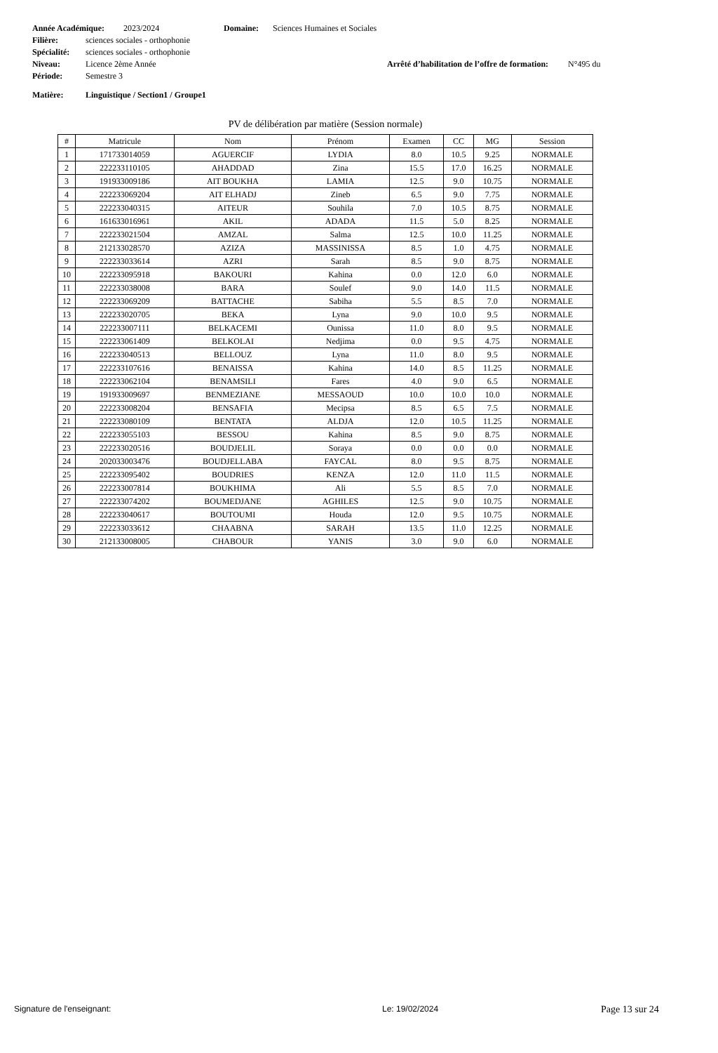Année Académique: 2023/2024 Domaine: Sciences Humaines et Sociales
Filière: sciences sociales - orthophonie
Spécialité: sciences sociales - orthophonie
Niveau: Licence 2ème Année Arrêté d’habilitation de l’offre de formation: N°495 du
Période: Semestre 3
Matière: Linguistique / Section1 / Groupe1
PV de délibération par matière (Session normale)
| # | Matricule | Nom | Prénom | Examen | CC | MG | Session |
| --- | --- | --- | --- | --- | --- | --- | --- |
| 1 | 171733014059 | AGUERCIF | LYDIA | 8.0 | 10.5 | 9.25 | NORMALE |
| 2 | 222233110105 | AHADDAD | Zina | 15.5 | 17.0 | 16.25 | NORMALE |
| 3 | 191933009186 | AIT BOUKHA | LAMIA | 12.5 | 9.0 | 10.75 | NORMALE |
| 4 | 222233069204 | AIT ELHADJ | Zineb | 6.5 | 9.0 | 7.75 | NORMALE |
| 5 | 222233040315 | AITEUR | Souhila | 7.0 | 10.5 | 8.75 | NORMALE |
| 6 | 161633016961 | AKIL | ADADA | 11.5 | 5.0 | 8.25 | NORMALE |
| 7 | 222233021504 | AMZAL | Salma | 12.5 | 10.0 | 11.25 | NORMALE |
| 8 | 212133028570 | AZIZA | MASSINISSA | 8.5 | 1.0 | 4.75 | NORMALE |
| 9 | 222233033614 | AZRI | Sarah | 8.5 | 9.0 | 8.75 | NORMALE |
| 10 | 222233095918 | BAKOURI | Kahina | 0.0 | 12.0 | 6.0 | NORMALE |
| 11 | 222233038008 | BARA | Soulef | 9.0 | 14.0 | 11.5 | NORMALE |
| 12 | 222233069209 | BATTACHE | Sabiha | 5.5 | 8.5 | 7.0 | NORMALE |
| 13 | 222233020705 | BEKA | Lyna | 9.0 | 10.0 | 9.5 | NORMALE |
| 14 | 222233007111 | BELKACEMI | Ounissa | 11.0 | 8.0 | 9.5 | NORMALE |
| 15 | 222233061409 | BELKOLAI | Nedjima | 0.0 | 9.5 | 4.75 | NORMALE |
| 16 | 222233040513 | BELLOUZ | Lyna | 11.0 | 8.0 | 9.5 | NORMALE |
| 17 | 222233107616 | BENAISSA | Kahina | 14.0 | 8.5 | 11.25 | NORMALE |
| 18 | 222233062104 | BENAMSILI | Fares | 4.0 | 9.0 | 6.5 | NORMALE |
| 19 | 191933009697 | BENMEZIANE | MESSAOUD | 10.0 | 10.0 | 10.0 | NORMALE |
| 20 | 222233008204 | BENSAFIA | Mecipsa | 8.5 | 6.5 | 7.5 | NORMALE |
| 21 | 222233080109 | BENTATA | ALDJA | 12.0 | 10.5 | 11.25 | NORMALE |
| 22 | 222233055103 | BESSOU | Kahina | 8.5 | 9.0 | 8.75 | NORMALE |
| 23 | 222233020516 | BOUDJELIL | Soraya | 0.0 | 0.0 | 0.0 | NORMALE |
| 24 | 202033003476 | BOUDJELLABA | FAYCAL | 8.0 | 9.5 | 8.75 | NORMALE |
| 25 | 222233095402 | BOUDRIES | KENZA | 12.0 | 11.0 | 11.5 | NORMALE |
| 26 | 222233007814 | BOUKHIMA | Ali | 5.5 | 8.5 | 7.0 | NORMALE |
| 27 | 222233074202 | BOUMEDJANE | AGHILES | 12.5 | 9.0 | 10.75 | NORMALE |
| 28 | 222233040617 | BOUTOUMI | Houda | 12.0 | 9.5 | 10.75 | NORMALE |
| 29 | 222233033612 | CHAABNA | SARAH | 13.5 | 11.0 | 12.25 | NORMALE |
| 30 | 212133008005 | CHABOUR | YANIS | 3.0 | 9.0 | 6.0 | NORMALE |
Signature de l'enseignant: Le: 19/02/2024 Page 13 sur 24